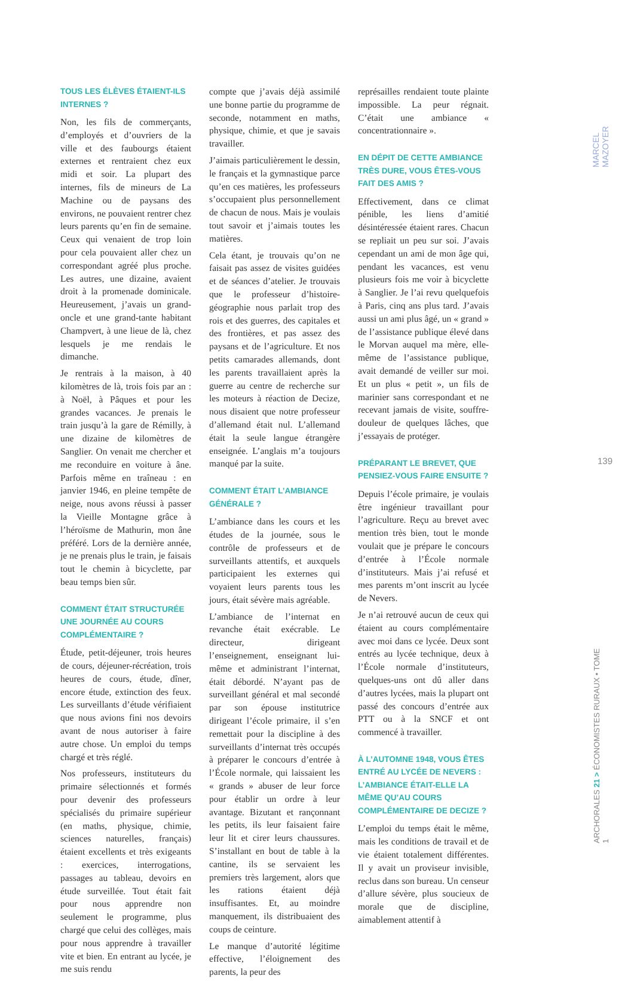TOUS LES ÉLÈVES ÉTAIENT-ILS INTERNES ?
Non, les fils de commerçants, d’employés et d’ouvriers de la ville et des faubourgs étaient externes et rentraient chez eux midi et soir. La plupart des internes, fils de mineurs de La Machine ou de paysans des environs, ne pouvaient rentrer chez leurs parents qu’en fin de semaine. Ceux qui venaient de trop loin pour cela pouvaient aller chez un correspondant agréé plus proche. Les autres, une dizaine, avaient droit à la promenade dominicale. Heureusement, j’avais un grand-oncle et une grand-tante habitant Champvert, à une lieue de là, chez lesquels je me rendais le dimanche.
Je rentrais à la maison, à 40 kilomètres de là, trois fois par an : à Noël, à Pâques et pour les grandes vacances. Je prenais le train jusqu’à la gare de Rémilly, à une dizaine de kilomètres de Sanglier. On venait me chercher et me reconduire en voiture à âne. Parfois même en traîneau : en janvier 1946, en pleine tempête de neige, nous avons réussi à passer la Vieille Montagne grâce à l’héroïsme de Mathurin, mon âne préféré. Lors de la dernière année, je ne prenais plus le train, je faisais tout le chemin à bicyclette, par beau temps bien sûr.
COMMENT ÉTAIT STRUCTURÉE UNE JOURNÉE AU COURS COMPLÉMENTAIRE ?
Étude, petit-déjeuner, trois heures de cours, déjeuner-récréation, trois heures de cours, étude, dîner, encore étude, extinction des feux. Les surveillants d’étude vérifiaient que nous avions fini nos devoirs avant de nous autoriser à faire autre chose. Un emploi du temps chargé et très réglé.
Nos professeurs, instituteurs du primaire sélectionnés et formés pour devenir des professeurs spécialisés du primaire supérieur (en maths, physique, chimie, sciences naturelles, français) étaient excellents et très exigeants : exercices, interrogations, passages au tableau, devoirs en étude surveillée. Tout était fait pour nous apprendre non seulement le programme, plus chargé que celui des collèges, mais pour nous apprendre à travailler vite et bien. En entrant au lycée, je me suis rendu
compte que j’avais déjà assimilé une bonne partie du programme de seconde, notamment en maths, physique, chimie, et que je savais travailler.
J’aimais particulièrement le dessin, le français et la gymnastique parce qu’en ces matières, les professeurs s’occupaient plus personnellement de chacun de nous. Mais je voulais tout savoir et j’aimais toutes les matières.
Cela étant, je trouvais qu’on ne faisait pas assez de visites guidées et de séances d’atelier. Je trouvais que le professeur d’histoire-géographie nous parlait trop des rois et des guerres, des capitales et des frontières, et pas assez des paysans et de l’agriculture. Et nos petits camarades allemands, dont les parents travaillaient après la guerre au centre de recherche sur les moteurs à réaction de Decize, nous disaient que notre professeur d’allemand était nul. L’allemand était la seule langue étrangère enseignée. L’anglais m’a toujours manqué par la suite.
COMMENT ÉTAIT L’AMBIANCE GÉNÉRALE ?
L’ambiance dans les cours et les études de la journée, sous le contrôle de professeurs et de surveillants attentifs, et auxquels participaient les externes qui voyaient leurs parents tous les jours, était sévère mais agréable.
L’ambiance de l’internat en revanche était exécrable. Le directeur, dirigeant l’enseignement, enseignant lui-même et administrant l’internat, était débordé. N’ayant pas de surveillant général et mal secondé par son épouse institutrice dirigeant l’école primaire, il s’en remettait pour la discipline à des surveillants d’internat très occupés à préparer le concours d’entrée à l’École normale, qui laissaient les « grands » abuser de leur force pour établir un ordre à leur avantage. Bizutant et rançonnant les petits, ils leur faisaient faire leur lit et cirer leurs chaussures. S’installant en bout de table à la cantine, ils se servaient les premiers très largement, alors que les rations étaient déjà insuffisantes. Et, au moindre manquement, ils distribuaient des coups de ceinture.
Le manque d’autorité légitime effective, l’éloignement des parents, la peur des
représailles rendaient toute plainte impossible. La peur régnait. C’était une ambiance « concentrationnaire ».
EN DÉPIT DE CETTE AMBIANCE TRÈS DURE, VOUS ÊTES-VOUS FAIT DES AMIS ?
Effectivement, dans ce climat pénible, les liens d’amitié désintéressée étaient rares. Chacun se repliait un peu sur soi. J’avais cependant un ami de mon âge qui, pendant les vacances, est venu plusieurs fois me voir à bicyclette à Sanglier. Je l’ai revu quelquefois à Paris, cinq ans plus tard. J’avais aussi un ami plus âgé, un « grand » de l’assistance publique élevé dans le Morvan auquel ma mère, elle-même de l’assistance publique, avait demandé de veiller sur moi. Et un plus « petit », un fils de marinier sans correspondant et ne recevant jamais de visite, souffre-douleur de quelques lâches, que j’essayais de protéger.
PRÉPARANT LE BREVET, QUE PENSIEZ-VOUS FAIRE ENSUITE ?
Depuis l’école primaire, je voulais être ingénieur travaillant pour l’agriculture. Reçu au brevet avec mention très bien, tout le monde voulait que je prépare le concours d’entrée à l’École normale d’instituteurs. Mais j’ai refusé et mes parents m’ont inscrit au lycée de Nevers.
Je n’ai retrouvé aucun de ceux qui étaient au cours complémentaire avec moi dans ce lycée. Deux sont entrés au lycée technique, deux à l’École normale d’instituteurs, quelques-uns ont dû aller dans d’autres lycées, mais la plupart ont passé des concours d’entrée aux PTT ou à la SNCF et ont commencé à travailler.
À L’AUTOMNE 1948, VOUS ÊTES ENTRÉ AU LYCÉE DE NEVERS : L’AMBIANCE ÉTAIT-ELLE LA MÊME QU’AU COURS COMPLÉMENTAIRE DE DECIZE ?
L’emploi du temps était le même, mais les conditions de travail et de vie étaient totalement différentes. Il y avait un proviseur invisible, reclus dans son bureau. Un censeur d’allure sévère, plus soucieux de morale que de discipline, aimablement attentif à
MARCEL MAZOYER
139
ARCHORALES 21 > ÉCONOMISTES RURAUX • TOME 1